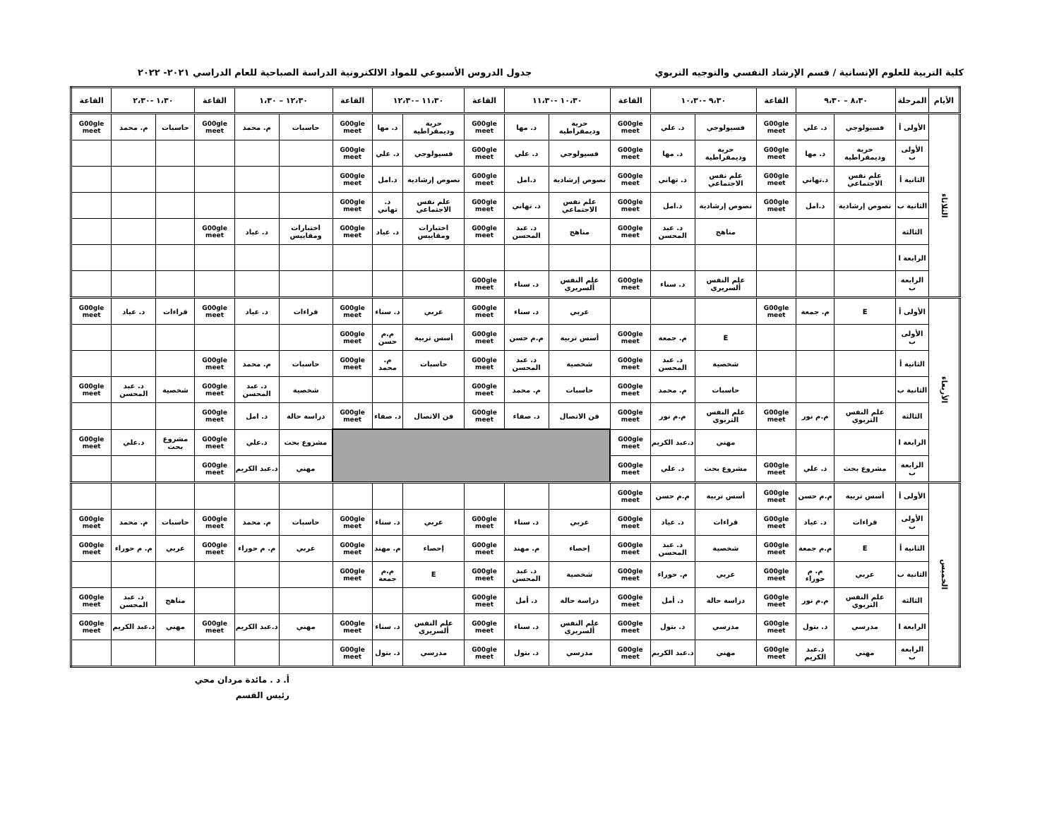كلية التربية للعلوم الإنسانية / قسم الإرشاد النفسي والتوجيه التربوي جدول الدروس الأسبوعي للمواد الالكترونية الدراسة الصباحية للعام الدراسي ٢٠٢١- ٢٠٢٢
| الأيام | المرحلة | ٨،٣٠ – ٩،٣٠ | | القاعة | ٩،٣٠ -١٠،٣٠ | | القاعة | ١٠،٣٠ -١١،٣٠ | | القاعة | ١١،٣٠ –١٢،٣٠ | | القاعة | ١٢،٣٠ – ١،٣٠ | | القاعة | ١،٣٠ -٢،٣٠ | | القاعة |
| --- | --- | --- | --- | --- | --- | --- | --- | --- | --- | --- | --- | --- | --- | --- | --- | --- | --- | --- | --- |
| الثلاثاء | الأولى أ | فسيولوجي | د. علي | G00gle meet | فسيولوجي | د. علي | G00gle meet | حرية وديمقراطية | د. مها | G00gle meet | حرية وديمقراطية | د. مها | G00gle meet | حاسبات | م. محمد | G00gle meet | حاسبات | م. محمد | G00gle meet |
| | الأولى ب | حرية وديمقراطية | د. مها | G00gle meet | حرية وديمقراطية | د. مها | G00gle meet | فسيولوجي | د. علي | G00gle meet | فسيولوجي | د. علي | G00gle meet | | | | | | |
| | الثانية أ | علم نفس الاجتماعي | د.تهاني | G00gle meet | علم نفس الاجتماعي | د. تهاني | G00gle meet | نصوص إرشادية | د.امل | G00gle meet | نصوص إرشادية | د.امل | G00gle meet | | | | | | |
| | الثانية ب | نصوص إرشادية | د.امل | G00gle meet | نصوص إرشادية | د.امل | G00gle meet | علم نفس الاجتماعي | د. تهاني | G00gle meet | علم نفس الاجتماعي | د. تهاني | G00gle meet | | | | | | |
| | الثالثة | | | | مناهج | د. عبد المحسن | G00gle meet | مناهج | د. عبد المحسن | G00gle meet | اختبارات ومقاييس | د. عياد | G00gle meet | اختبارات ومقاييس | د. عياد | G00gle meet | | | |
| | الرابعة ا | | | | | | | | | | | | | | | | | | |
| | الرابعة ب | | | | علم النفس ألسريري | د. سناء | G00gle meet | علم النفس ألسريري | د. سناء | G00gle meet | | | | | | | | | |
| الأربعاء | الأولى أ | E | م. جمعة | G00gle meet | | | | عربي | د. سناء | G00gle meet | عربي | د. سناء | G00gle meet | قراءات | د. عياد | G00gle meet | قراءات | د. عياد | G00gle meet |
| | الأولى ب | | | | E | م. جمعة | G00gle meet | أسس تربية | م.م حسن | G00gle meet | أسس تربية | م.م حسن | G00gle meet | | | | | | |
| | الثانية أ | | | | شخصية | د. عبد المحسن | G00gle meet | شخصية | د. عبد المحسن | G00gle meet | حاسبات | م. محمد | G00gle meet | حاسبات | م. محمد | G00gle meet | | | |
| | الثانية ب | | | | حاسبات | م. محمد | G00gle meet | حاسبات | م. محمد | G00gle meet | | | | شخصية | د. عبد المحسن | G00gle meet | شخصية | د. عبد المحسن | G00gle meet |
| | الثالثة | علم النفس التربوي | م.م نور | G00gle meet | علم النفس التربوي | م.م نور | G00gle meet | فن الاتصال | د. صفاء | G00gle meet | فن الاتصال | د. صفاء | G00gle meet | دراسة حالة | د. امل | G00gle meet | | | |
| | الرابعة ا | | | | مهني | د.عبد الكريم | G00gle meet | | | | | | | مشروع بحث | د.علي | G00gle meet | مشروع بحث | د.علي | G00gle meet |
| | الرابعة ب | مشروع بحث | د. علي | G00gle meet | مشروع بحث | د. علي | G00gle meet | | | | | | | مهني | د.عبد الكريم | G00gle meet | | | |
| الخميس | الأولى أ | أسس تربية | م.م حسن | G00gle meet | أسس تربية | م.م حسن | G00gle meet | | | | | | | | | | | | |
| | الأولى ب | قراءات | د. عياد | G00gle meet | قراءات | د. عياد | G00gle meet | عربي | د. سناء | G00gle meet | عربي | د. سناء | G00gle meet | حاسبات | م. محمد | G00gle meet | حاسبات | م. محمد | G00gle meet |
| | الثانية أ | E | م.م جمعة | G00gle meet | شخصية | د. عبد المحسن | G00gle meet | إحصاء | م. مهند | G00gle meet | إحصاء | م. مهند | G00gle meet | عربي | م. م حوراء | G00gle meet | عربي | م. م حوراء | G00gle meet |
| | الثانية ب | عربي | م. م حوراء | G00gle meet | عربي | م. حوراء | G00gle meet | شخصية | د. عبد المحسن | G00gle meet | E | م.م جمعة | G00gle meet | | | | | | |
| | الثالثة | علم النفس التربوي | م.م نور | G00gle meet | دراسة حالة | د. أمل | G00gle meet | دراسة حالة | د. أمل | G00gle meet | | | | | | | مناهج | د. عبد المحسن | G00gle meet |
| | الرابعة ا | مدرسي | د. بتول | G00gle meet | مدرسي | د. بتول | G00gle meet | علم النفس ألسريري | د. سناء | G00gle meet | علم النفس ألسريري | د. سناء | G00gle meet | مهني | د.عبد الكريم | G00gle meet | مهني | د.عبد الكريم | G00gle meet |
| | الرابعة ب | مهني | د.عبد الكريم | G00gle meet | مهني | د.عبد الكريم | G00gle meet | مدرسي | د. بتول | G00gle meet | مدرسي | د. بتول | G00gle meet | | | | | | |
أ. د . مائدة مردان محي
رئيس القسم